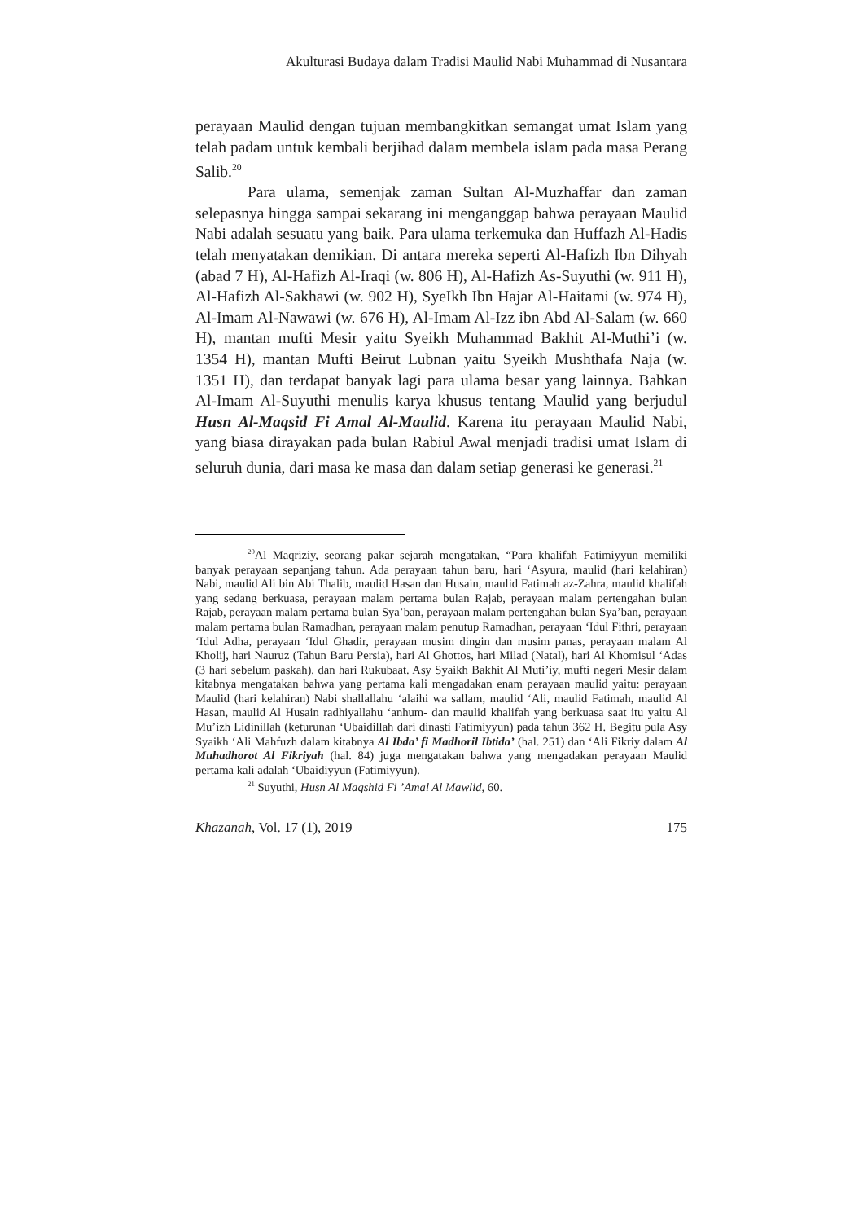Akulturasi Budaya dalam Tradisi Maulid Nabi Muhammad di Nusantara
perayaan Maulid dengan tujuan membangkitkan semangat umat Islam yang telah padam untuk kembali berjihad dalam membela islam pada masa Perang Salib.<sup>20</sup>
Para ulama, semenjak zaman Sultan Al-Muzhaffar dan zaman selepasnya hingga sampai sekarang ini menganggap bahwa perayaan Maulid Nabi adalah sesuatu yang baik. Para ulama terkemuka dan Huffazh Al-Hadis telah menyatakan demikian. Di antara mereka seperti Al-Hafizh Ibn Dihyah (abad 7 H), Al-Hafizh Al-Iraqi (w. 806 H), Al-Hafizh As-Suyuthi (w. 911 H), Al-Hafizh Al-Sakhawi (w. 902 H), SyeIkh Ibn Hajar Al-Haitami (w. 974 H), Al-Imam Al-Nawawi (w. 676 H), Al-Imam Al-Izz ibn Abd Al-Salam (w. 660 H), mantan mufti Mesir yaitu Syeikh Muhammad Bakhit Al-Muthi’i (w. 1354 H), mantan Mufti Beirut Lubnan yaitu Syeikh Mushthafa Naja (w. 1351 H), dan terdapat banyak lagi para ulama besar yang lainnya. Bahkan Al-Imam Al-Suyuthi menulis karya khusus tentang Maulid yang berjudul Husn Al-Maqsid Fi Amal Al-Maulid. Karena itu perayaan Maulid Nabi, yang biasa dirayakan pada bulan Rabiul Awal menjadi tradisi umat Islam di seluruh dunia, dari masa ke masa dan dalam setiap generasi ke generasi.<sup>21</sup>
<sup>20</sup>Al Maqriziy, seorang pakar sejarah mengatakan, “Para khalifah Fatimiyyun memiliki banyak perayaan sepanjang tahun. Ada perayaan tahun baru, hari ‘Asyura, maulid (hari kelahiran) Nabi, maulid Ali bin Abi Thalib, maulid Hasan dan Husain, maulid Fatimah az-Zahra, maulid khalifah yang sedang berkuasa, perayaan malam pertama bulan Rajab, perayaan malam pertengahan bulan Rajab, perayaan malam pertama bulan Sya’ban, perayaan malam pertengahan bulan Sya’ban, perayaan malam pertama bulan Ramadhan, perayaan malam penutup Ramadhan, perayaan ‘Idul Fithri, perayaan ‘Idul Adha, perayaan ‘Idul Ghadir, perayaan musim dingin dan musim panas, perayaan malam Al Kholij, hari Nauruz (Tahun Baru Persia), hari Al Ghottos, hari Milad (Natal), hari Al Khomisul ‘Adas (3 hari sebelum paskah), dan hari Rukubaat. Asy Syaikh Bakhit Al Muti’iy, mufti negeri Mesir dalam kitabnya mengatakan bahwa yang pertama kali mengadakan enam perayaan maulid yaitu: perayaan Maulid (hari kelahiran) Nabi shallallahu ‘alaihi wa sallam, maulid ‘Ali, maulid Fatimah, maulid Al Hasan, maulid Al Husain radhiyallahu ‘anhum- dan maulid khalifah yang berkuasa saat itu yaitu Al Mu’izh Lidinillah (keturunan ‘Ubaidillah dari dinasti Fatimiyyun) pada tahun 362 H. Begitu pula Asy Syaikh ‘Ali Mahfuzh dalam kitabnya Al Ibda’ fi Madhoril Ibtida’ (hal. 251) dan ‘Ali Fikriy dalam Al Muhadhorot Al Fikriyah (hal. 84) juga mengatakan bahwa yang mengadakan perayaan Maulid pertama kali adalah ‘Ubaidiyyun (Fatimiyyun).
<sup>21</sup> Suyuthi, Husn Al Maqshid Fi ’Amal Al Mawlid, 60.
Khazanah, Vol. 17 (1), 2019 175